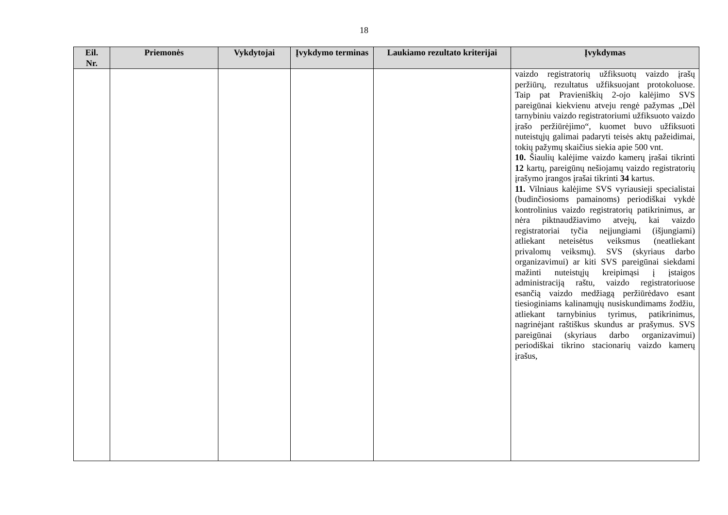18
| Eil. Nr. | Priemonės | Vykdytojai | Įvykdymo terminas | Laukiamo rezultato kriterijai | Įvykdymas |
| --- | --- | --- | --- | --- | --- |
| | | | | | vaizdo registratorių užfiksuotų vaizdo įrašų peržiūrų, rezultatus užfiksuojant protokoluose. Taip pat Pravieniškių 2-ojo kalėjimo SVS pareigūnai kiekvienu atveju rengė pažymas „Dėl tarnybiniu vaizdo registratoriumi užfiksuoto vaizdo įrašo peržiūrėjimo“, kuomet buvo užfiksuoti nuteistųjų galimai padaryti teisės aktų pažeidimai, tokių pažymų skaičius siekia apie 500 vnt. 10. Šiaulių kalėjime vaizdo kamerų įrašai tikrinti 12 kartų, pareigūnų nešiojamų vaizdo registratorių įrašymo įrangos įrašai tikrinti 34 kartus. 11. Vilniaus kalėjime SVS vyriausieji specialistai (budinčiosioms pamainoms) periodiškai vykdė kontrolinius vaizdo registratorių patikrinimus, ar nėra piktnaudžiavimo atvejų, kai vaizdo registratoriai tyčia neįjungiami (išjungiami) atliekant neteisėtus veiksmus (neatliekant privalomų veiksmų). SVS (skyriaus darbo organizavimui) ar kiti SVS pareigūnai siekdami mažinti nuteistųjų kreipimąsi į įstaigos administraciją raštu, vaizdo registratoriuose esančią vaizdo medžiagą peržiūrėdavo esant tiesioginiams kalinamųjų nusiskundimams žodžiu, atliekant tarnybinius tyrimus, patikrinimus, nagrinėjant raštiškus skundus ar prašymus. SVS pareigūnai (skyriaus darbo organizavimui) periodiškai tikrino stacionarių vaizdo kamerų įrašus, |